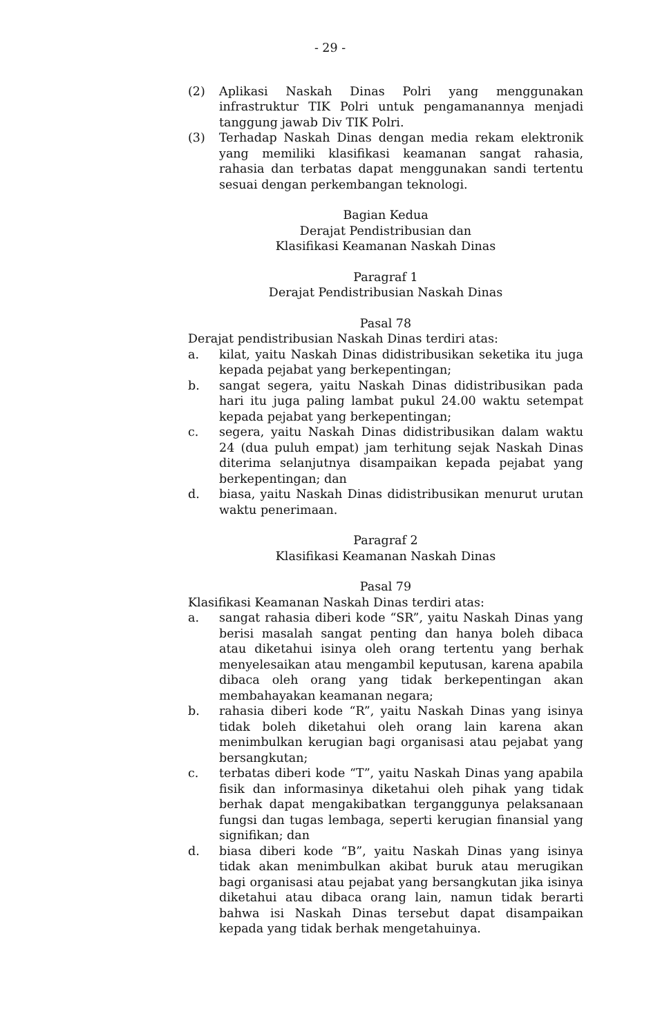- 29 -
(2) Aplikasi Naskah Dinas Polri yang menggunakan infrastruktur TIK Polri untuk pengamanannya menjadi tanggung jawab Div TIK Polri.
(3) Terhadap Naskah Dinas dengan media rekam elektronik yang memiliki klasifikasi keamanan sangat rahasia, rahasia dan terbatas dapat menggunakan sandi tertentu sesuai dengan perkembangan teknologi.
Bagian Kedua
Derajat Pendistribusian dan
Klasifikasi Keamanan Naskah Dinas
Paragraf 1
Derajat Pendistribusian Naskah Dinas
Pasal 78
Derajat pendistribusian Naskah Dinas terdiri atas:
a. kilat, yaitu Naskah Dinas didistribusikan seketika itu juga kepada pejabat yang berkepentingan;
b. sangat segera, yaitu Naskah Dinas didistribusikan pada hari itu juga paling lambat pukul 24.00 waktu setempat kepada pejabat yang berkepentingan;
c. segera, yaitu Naskah Dinas didistribusikan dalam waktu 24 (dua puluh empat) jam terhitung sejak Naskah Dinas diterima selanjutnya disampaikan kepada pejabat yang berkepentingan; dan
d. biasa, yaitu Naskah Dinas didistribusikan menurut urutan waktu penerimaan.
Paragraf 2
Klasifikasi Keamanan Naskah Dinas
Pasal 79
Klasifikasi Keamanan Naskah Dinas terdiri atas:
a. sangat rahasia diberi kode “SR”, yaitu Naskah Dinas yang berisi masalah sangat penting dan hanya boleh dibaca atau diketahui isinya oleh orang tertentu yang berhak menyelesaikan atau mengambil keputusan, karena apabila dibaca oleh orang yang tidak berkepentingan akan membahayakan keamanan negara;
b. rahasia diberi kode “R”, yaitu Naskah Dinas yang isinya tidak boleh diketahui oleh orang lain karena akan menimbulkan kerugian bagi organisasi atau pejabat yang bersangkutan;
c. terbatas diberi kode “T”, yaitu Naskah Dinas yang apabila fisik dan informasinya diketahui oleh pihak yang tidak berhak dapat mengakibatkan terganggunya pelaksanaan fungsi dan tugas lembaga, seperti kerugian finansial yang signifikan; dan
d. biasa diberi kode “B”, yaitu Naskah Dinas yang isinya tidak akan menimbulkan akibat buruk atau merugikan bagi organisasi atau pejabat yang bersangkutan jika isinya diketahui atau dibaca orang lain, namun tidak berarti bahwa isi Naskah Dinas tersebut dapat disampaikan kepada yang tidak berhak mengetahuinya.